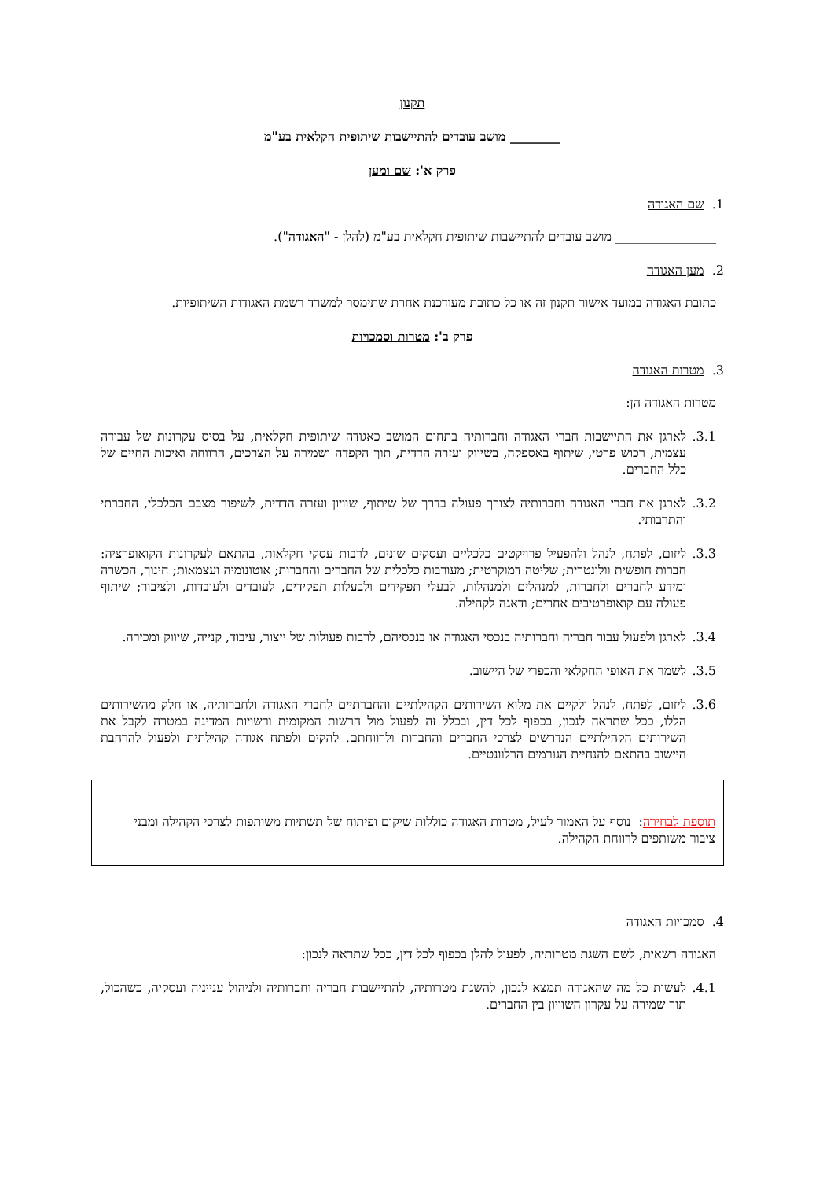תקנון
________ מושב עובדים להתיישבות שיתופית חקלאית בע"מ
פרק א': שם ומען
1. שם האגודה
________________ מושב עובדים להתיישבות שיתופית חקלאית בע"מ (להלן - "האגודה").
2. מען האגודה
כתובת האגודה במועד אישור תקנון זה או כל כתובת מעודכנת אחרת שתימסר למשרד רשמת האגודות השיתופיות.
פרק ב': מטרות וסמכויות
3. מטרות האגודה
מטרות האגודה הן:
3.1. לארגן את התיישבות חברי האגודה וחברותיה בתחום המושב כאגודה שיתופית חקלאית, על בסיס עקרונות של עבודה עצמית, רכוש פרטי, שיתוף באספקה, בשיווק ועזרה הדדית, תוך הקפדה ושמירה על הצרכים, הרווחה ואיכות החיים של כלל החברים.
3.2. לארגן את חברי האגודה וחברותיה לצורך פעולה בדרך של שיתוף, שוויון ועזרה הדדית, לשיפור מצבם הכלכלי, החברתי והתרבותי.
3.3. ליזום, לפתח, לנהל ולהפעיל פרויקטים כלכליים ועסקים שונים, לרבות עסקי חקלאות, בהתאם לעקרונות הקואופרציה: חברות חופשית וולונטרית; שליטה דמוקרטית; מעורבות כלכלית של החברים והחברות; אוטונומיה ועצמאות; חינוך, הכשרה ומידע לחברים ולחברות, למנהלים ולמנהלות, לבעלי תפקידים ולבעלות תפקידים, לעובדים ולעובדות, ולציבור; שיתוף פעולה עם קואופרטיבים אחרים; ודאגה לקהילה.
3.4. לארגן ולפעול עבור חבריה וחברותיה בנכסי האגודה או בנכסיהם, לרבות פעולות של ייצור, עיבוד, קנייה, שיווק ומכירה.
3.5. לשמר את האופי החקלאי והכפרי של היישוב.
3.6. ליזום, לפתח, לנהל ולקיים את מלוא השירותים הקהילתיים והחברתיים לחברי האגודה ולחברותיה, או חלק מהשירותים הללו, ככל שתראה לנכון, בכפוף לכל דין, ובכלל זה לפעול מול הרשות המקומית ורשויות המדינה במטרה לקבל את השירותים הקהילתיים הנדרשים לצרכי החברים והחברות ולרווחתם. להקים ולפתח אגודה קהילתית ולפעול להרחבת היישוב בהתאם להנחיית הגורמים הרלוונטיים.
תוספת לבחירה: נוסף על האמור לעיל, מטרות האגודה כוללות שיקום ופיתוח של תשתיות משותפות לצרכי הקהילה ומבני ציבור משותפים לרווחת הקהילה.
4. סמכויות האגודה
האגודה רשאית, לשם השגת מטרותיה, לפעול להלן בכפוף לכל דין, ככל שתראה לנכון:
4.1. לעשות כל מה שהאגודה תמצא לנכון, להשגת מטרותיה, להתיישבות חבריה וחברותיה ולניהול ענייניה ועסקיה, כשהכול, תוך שמירה על עקרון השוויון בין החברים.